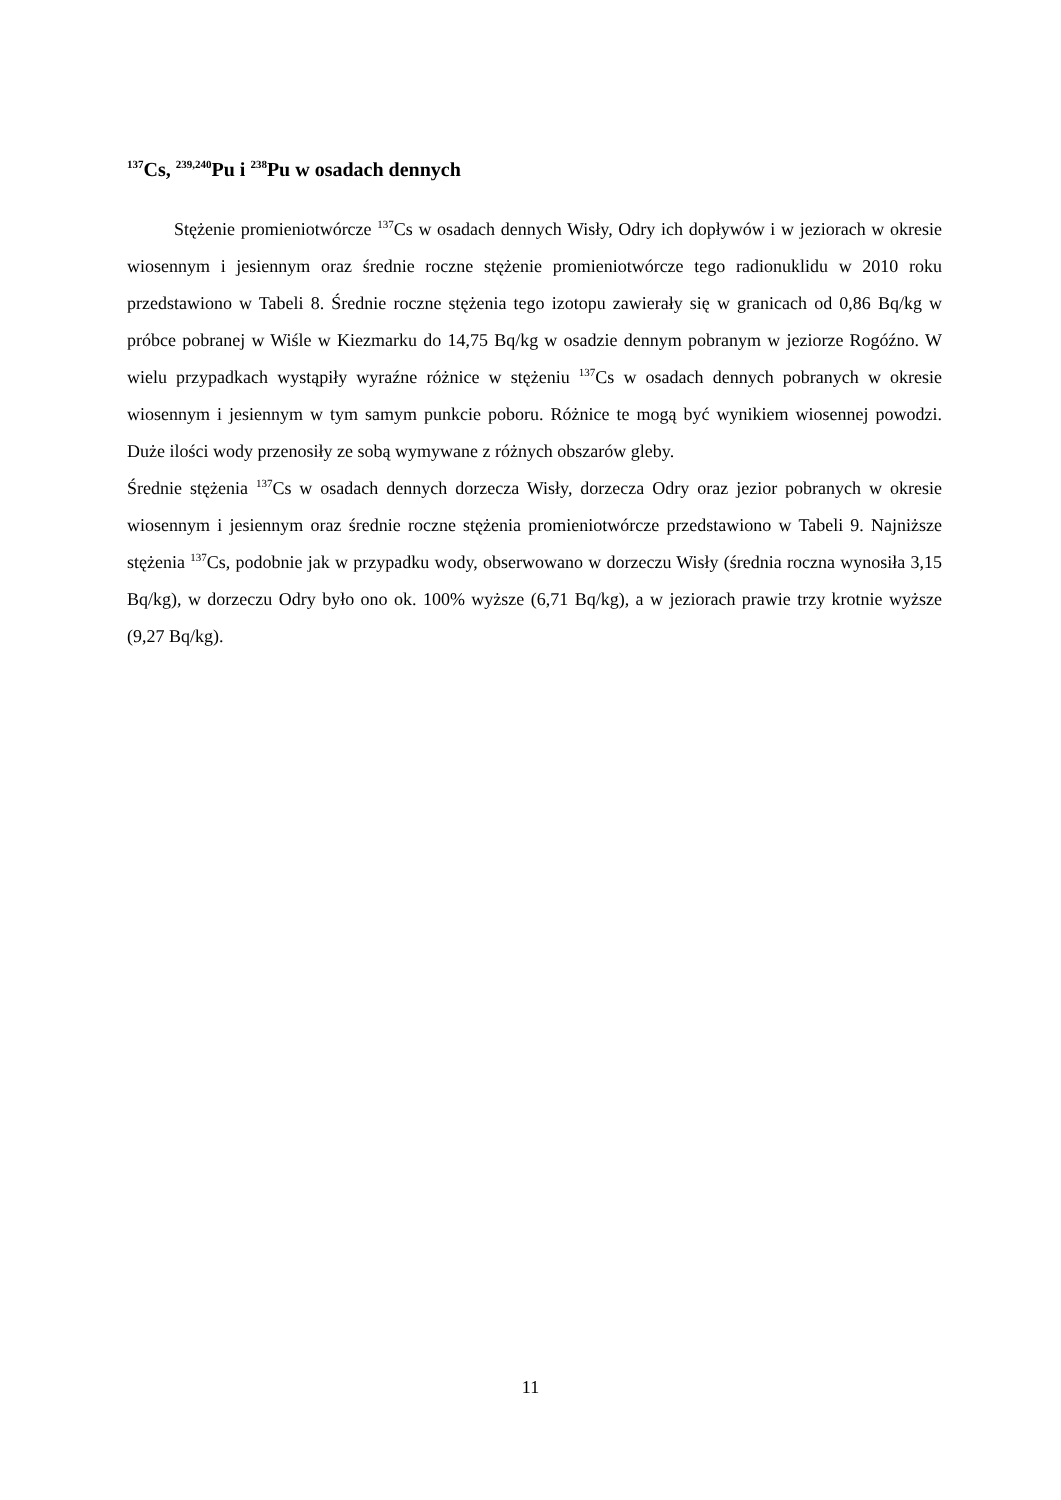<sup>137</sup>Cs, <sup>239,240</sup>Pu i <sup>238</sup>Pu w osadach dennych
Stężenie promieniotwórcze <sup>137</sup>Cs w osadach dennych Wisły, Odry ich dopływów i w jeziorach w okresie wiosennym i jesiennym oraz średnie roczne stężenie promieniotwórcze tego radionuklidu w 2010 roku przedstawiono w Tabeli 8. Średnie roczne stężenia tego izotopu zawierały się w granicach od 0,86 Bq/kg w próbce pobranej w Wiśle w Kiezmarku do 14,75 Bq/kg w osadzie dennym pobranym w jeziorze Rogóźno. W wielu przypadkach wystąpiły wyraźne różnice w stężeniu <sup>137</sup>Cs w osadach dennych pobranych w okresie wiosennym i jesiennym w tym samym punkcie poboru. Różnice te mogą być wynikiem wiosennej powodzi. Duże ilości wody przenosiły ze sobą wymywane z różnych obszarów gleby.
Średnie stężenia <sup>137</sup>Cs w osadach dennych dorzecza Wisły, dorzecza Odry oraz jezior pobranych w okresie wiosennym i jesiennym oraz średnie roczne stężenia promieniotwórcze przedstawiono w Tabeli 9. Najniższe stężenia <sup>137</sup>Cs, podobnie jak w przypadku wody, obserwowano w dorzeczu Wisły (średnia roczna wynosiła 3,15 Bq/kg), w dorzeczu Odry było ono ok. 100% wyższe (6,71 Bq/kg), a w jeziorach prawie trzy krotnie wyższe (9,27 Bq/kg).
11